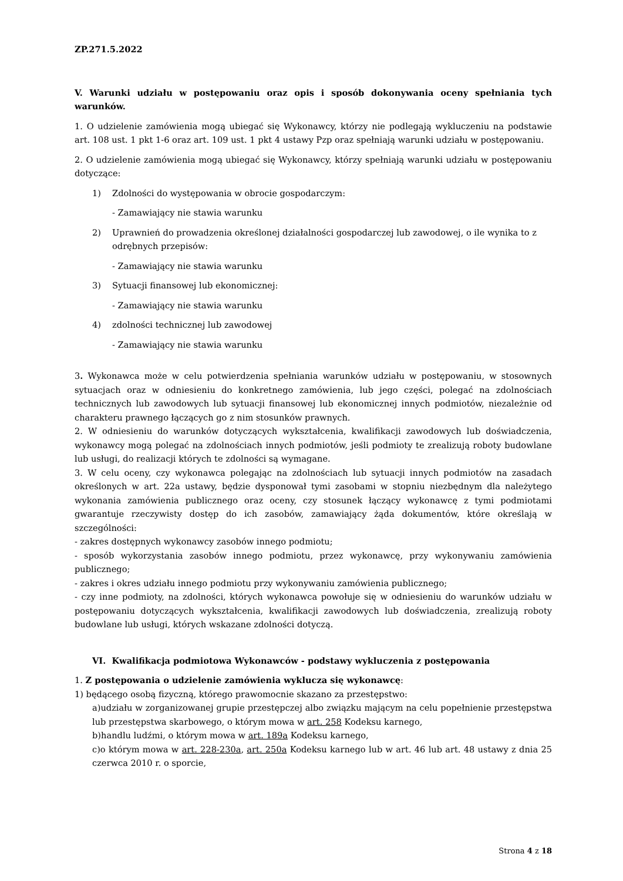ZP.271.5.2022
V. Warunki udziału w postępowaniu oraz opis i sposób dokonywania oceny spełniania tych warunków.
1. O udzielenie zamówienia mogą ubiegać się Wykonawcy, którzy nie podlegają wykluczeniu na podstawie art. 108 ust. 1 pkt 1-6 oraz art. 109 ust. 1 pkt 4 ustawy Pzp oraz spełniają warunki udziału w postępowaniu.
2. O udzielenie zamówienia mogą ubiegać się Wykonawcy, którzy spełniają warunki udziału w postępowaniu dotyczące:
1) Zdolności do występowania w obrocie gospodarczym:
- Zamawiający nie stawia warunku
2) Uprawnień do prowadzenia określonej działalności gospodarczej lub zawodowej, o ile wynika to z odrębnych przepisów:
- Zamawiający nie stawia warunku
3) Sytuacji finansowej lub ekonomicznej:
- Zamawiający nie stawia warunku
4) zdolności technicznej lub zawodowej
- Zamawiający nie stawia warunku
3. Wykonawca może w celu potwierdzenia spełniania warunków udziału w postępowaniu, w stosownych sytuacjach oraz w odniesieniu do konkretnego zamówienia, lub jego części, polegać na zdolnościach technicznych lub zawodowych lub sytuacji finansowej lub ekonomicznej innych podmiotów, niezależnie od charakteru prawnego łączących go z nim stosunków prawnych.
2. W odniesieniu do warunków dotyczących wykształcenia, kwalifikacji zawodowych lub doświadczenia, wykonawcy mogą polegać na zdolnościach innych podmiotów, jeśli podmioty te zrealizują roboty budowlane lub usługi, do realizacji których te zdolności są wymagane.
3. W celu oceny, czy wykonawca polegając na zdolnościach lub sytuacji innych podmiotów na zasadach określonych w art. 22a ustawy, będzie dysponował tymi zasobami w stopniu niezbędnym dla należytego wykonania zamówienia publicznego oraz oceny, czy stosunek łączący wykonawcę z tymi podmiotami gwarantuje rzeczywisty dostęp do ich zasobów, zamawiający żąda dokumentów, które określają w szczególności:
- zakres dostępnych wykonawcy zasobów innego podmiotu;
- sposób wykorzystania zasobów innego podmiotu, przez wykonawcę, przy wykonywaniu zamówienia publicznego;
- zakres i okres udziału innego podmiotu przy wykonywaniu zamówienia publicznego;
- czy inne podmioty, na zdolności, których wykonawca powołuje się w odniesieniu do warunków udziału w postępowaniu dotyczących wykształcenia, kwalifikacji zawodowych lub doświadczenia, zrealizują roboty budowlane lub usługi, których wskazane zdolności dotyczą.
VI. Kwalifikacja podmiotowa Wykonawców - podstawy wykluczenia z postępowania
1. Z postępowania o udzielenie zamówienia wyklucza się wykonawcę:
1) będącego osobą fizyczną, którego prawomocnie skazano za przestępstwo:
a)udziału w zorganizowanej grupie przestępczej albo związku mającym na celu popełnienie przestępstwa lub przestępstwa skarbowego, o którym mowa w art. 258 Kodeksu karnego,
b)handlu ludźmi, o którym mowa w art. 189a Kodeksu karnego,
c)o którym mowa w art. 228-230a, art. 250a Kodeksu karnego lub w art. 46 lub art. 48 ustawy z dnia 25 czerwca 2010 r. o sporcie,
Strona 4 z 18